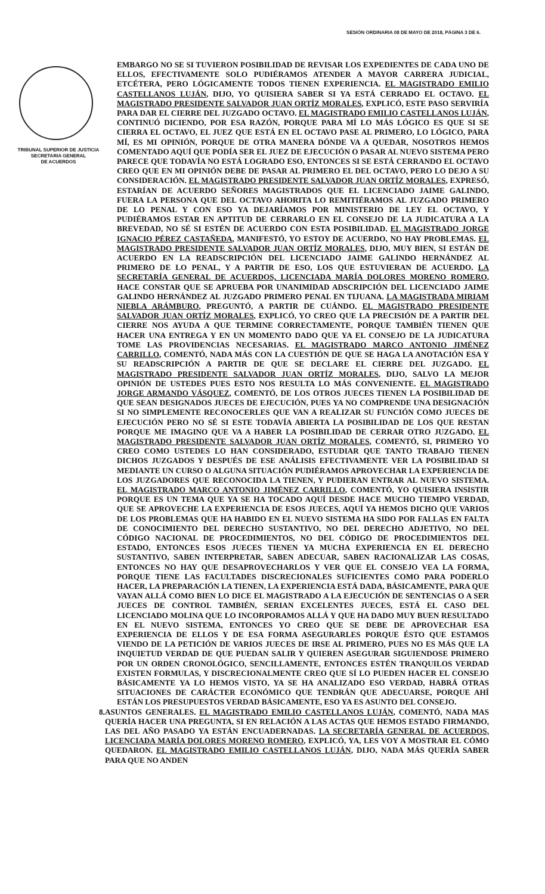SESIÓN ORDINARIA 08 DE MAYO DE 2018, PÁGINA 3 DE 6.
TRIBUNAL SUPERIOR DE JUSTICIA
SECRETARIA GENERAL
DE ACUERDOS
EMBARGO NO SE SI TUVIERON POSIBILIDAD DE REVISAR LOS EXPEDIENTES DE CADA UNO DE ELLOS, EFECTIVAMENTE SOLO PUDIÉRAMOS ATENDER A MAYOR CARRERA JUDICIAL, ETCÉTERA, PERO LÓGICAMENTE TODOS TIENEN EXPERIENCIA. EL MAGISTRADO EMILIO CASTELLANOS LUJÁN, DIJO, YO QUISIERA SABER SI YA ESTÁ CERRADO EL OCTAVO. EL MAGISTRADO PRESIDENTE SALVADOR JUAN ORTÍZ MORALES, EXPLICÓ, ESTE PASO SERVIRÍA PARA DAR EL CIERRE DEL JUZGADO OCTAVO. EL MAGISTRADO EMILIO CASTELLANOS LUJÁN, CONTINUÓ DICIENDO, POR ESA RAZÓN, PORQUE PARA MÍ LO MÁS LÓGICO ES QUE SI SE CIERRA EL OCTAVO, EL JUEZ QUE ESTÁ EN EL OCTAVO PASE AL PRIMERO, LO LÓGICO, PARA MÍ, ES MI OPINIÓN, PORQUE DE OTRA MANERA DÓNDE VA A QUEDAR, NOSOTROS HEMOS COMENTADO AQUÍ QUE PODÍA SER EL JUEZ DE EJECUCIÓN O PASAR AL NUEVO SISTEMA PERO PARECE QUE TODAVÍA NO ESTÁ LOGRADO ESO, ENTONCES SI SE ESTÁ CERRANDO EL OCTAVO CREO QUE EN MI OPINIÓN DEBE DE PASAR AL PRIMERO EL DEL OCTAVO, PERO LO DEJO A SU CONSIDERACIÓN. EL MAGISTRADO PRESIDENTE SALVADOR JUAN ORTÍZ MORALES, EXPRESÓ, ESTARÍAN DE ACUERDO SEÑORES MAGISTRADOS QUE EL LICENCIADO JAIME GALINDO, FUERA LA PERSONA QUE DEL OCTAVO AHORITA LO REMITIÉRAMOS AL JUZGADO PRIMERO DE LO PENAL Y CON ESO YA DEJARÍAMOS POR MINISTERIO DE LEY EL OCTAVO, Y PUDIÉRAMOS ESTAR EN APTITUD DE CERRARLO EN EL CONSEJO DE LA JUDICATURA A LA BREVEDAD, NO SÉ SI ESTÉN DE ACUERDO CON ESTA POSIBILIDAD. EL MAGISTRADO JORGE IGNACIO PÉREZ CASTAÑEDA, MANIFESTÓ, YO ESTOY DE ACUERDO, NO HAY PROBLEMAS. EL MAGISTRADO PRESIDENTE SALVADOR JUAN ORTÍZ MORALES, DIJO, MUY BIEN, SI ESTÁN DE ACUERDO EN LA READSCRIPCIÓN DEL LICENCIADO JAIME GALINDO HERNÁNDEZ AL PRIMERO DE LO PENAL, Y A PARTIR DE ESO, LOS QUE ESTUVIERAN DE ACUERDO. LA SECRETARÍA GENERAL DE ACUERDOS, LICENCIADA MARÍA DOLORES MORENO ROMERO, HACE CONSTAR QUE SE APRUEBA POR UNANIMIDAD ADSCRIPCIÓN DEL LICENCIADO JAIME GALINDO HERNÁNDEZ AL JUZGADO PRIMERO PENAL EN TIJUANA. LA MAGISTRADA MIRIAM NIEBLA ARÁMBURO, PREGUNTÓ, A PARTIR DE CUÁNDO. EL MAGISTRADO PRESIDENTE SALVADOR JUAN ORTÍZ MORALES, EXPLICÓ, YO CREO QUE LA PRECISIÓN DE A PARTIR DEL CIERRE NOS AYUDA A QUE TERMINE CORRECTAMENTE, PORQUE TAMBIÉN TIENEN QUE HACER UNA ENTREGA Y EN UN MOMENTO DADO QUE YA EL CONSEJO DE LA JUDICATURA TOME LAS PROVIDENCIAS NECESARIAS. EL MAGISTRADO MARCO ANTONIO JIMÉNEZ CARRILLO, COMENTÓ, NADA MÁS CON LA CUESTIÓN DE QUE SE HAGA LA ANOTACIÓN ESA Y SU READSCRIPCIÓN A PARTIR DE QUE SE DECLARE EL CIERRE DEL JUZGADO. EL MAGISTRADO PRESIDENTE SALVADOR JUAN ORTÍZ MORALES, DIJO, SALVO LA MEJOR OPINIÓN DE USTEDES PUES ESTO NOS RESULTA LO MÁS CONVENIENTE. EL MAGISTRADO JORGE ARMANDO VÁSQUEZ, COMENTÓ, DE LOS OTROS JUECES TIENEN LA POSIBILIDAD DE QUE SEAN DESIGNADOS JUECES DE EJECUCIÓN, PUES YA NO COMPRENDE UNA DESIGNACIÓN SI NO SIMPLEMENTE RECONOCERLES QUE VAN A REALIZAR SU FUNCIÓN COMO JUECES DE EJECUCIÓN PERO NO SÉ SI ESTE TODAVÍA ABIERTA LA POSIBILIDAD DE LOS QUE RESTAN PORQUE ME IMAGINO QUE VA A HABER LA POSIBILIDAD DE CERRAR OTRO JUZGADO. EL MAGISTRADO PRESIDENTE SALVADOR JUAN ORTÍZ MORALES, COMENTÓ, SI, PRIMERO YO CREO COMO USTEDES LO HAN CONSIDERADO, ESTUDIAR QUE TANTO TRABAJO TIENEN DICHOS JUZGADOS Y DESPUÉS DE ESE ANÁLISIS EFECTIVAMENTE VER LA POSIBILIDAD SI MEDIANTE UN CURSO O ALGUNA SITUACIÓN PUDIÉRAMOS APROVECHAR LA EXPERIENCIA DE LOS JUZGADORES QUE RECONOCIDA LA TIENEN, Y PUDIERAN ENTRAR AL NUEVO SISTEMA. EL MAGISTRADO MARCO ANTONIO JIMÉNEZ CARRILLO, COMENTÓ, YO QUISIERA INSISTIR PORQUE ES UN TEMA QUE YA SE HA TOCADO AQUÍ DESDE HACE MUCHO TIEMPO VERDAD, QUE SE APROVECHE LA EXPERIENCIA DE ESOS JUECES, AQUÍ YA HEMOS DICHO QUE VARIOS DE LOS PROBLEMAS QUE HA HABIDO EN EL NUEVO SISTEMA HA SIDO POR FALLAS EN FALTA DE CONOCIMIENTO DEL DERECHO SUSTANTIVO, NO DEL DERECHO ADJETIVO, NO DEL CÓDIGO NACIONAL DE PROCEDIMIENTOS, NO DEL CÓDIGO DE PROCEDIMIENTOS DEL ESTADO, ENTONCES ESOS JUECES TIENEN YA MUCHA EXPERIENCIA EN EL DERECHO SUSTANTIVO, SABEN INTERPRETAR, SABEN ADECUAR, SABEN RACIONALIZAR LAS COSAS, ENTONCES NO HAY QUE DESAPROVECHARLOS Y VER QUE EL CONSEJO VEA LA FORMA, PORQUE TIENE LAS FACULTADES DISCRECIONALES SUFICIENTES COMO PARA PODERLO HACER, LA PREPARACIÓN LA TIENEN, LA EXPERIENCIA ESTÁ DADA, BÁSICAMENTE, PARA QUE VAYAN ALLÁ COMO BIEN LO DICE EL MAGISTRADO A LA EJECUCIÓN DE SENTENCIAS O A SER JUECES DE CONTROL TAMBIÉN, SERIAN EXCELENTES JUECES, ESTÁ EL CASO DEL LICENCIADO MOLINA QUE LO INCORPORAMOS ALLÁ Y QUE HA DADO MUY BUEN RESULTADO EN EL NUEVO SISTEMA, ENTONCES YO CREO QUE SE DEBE DE APROVECHAR ESA EXPERIENCIA DE ELLOS Y DE ESA FORMA ASEGURARLES PORQUE ÉSTO QUE ESTAMOS VIENDO DE LA PETICIÓN DE VARIOS JUECES DE IRSE AL PRIMERO, PUES NO ES MÁS QUE LA INQUIETUD VERDAD DE QUE PUEDAN SALIR Y QUIEREN ASEGURAR SIGUIENDOSE PRIMERO POR UN ORDEN CRONOLÓGICO, SENCILLAMENTE, ENTONCES ESTÉN TRANQUILOS VERDAD EXISTEN FORMULAS, Y DISCRECIONALMENTE CREO QUE SÍ LO PUEDEN HACER EL CONSEJO BÁSICAMENTE YA LO HEMOS VISTO, YA SE HA ANALIZADO ESO VERDAD, HABRÁ OTRAS SITUACIONES DE CARÁCTER ECONÓMICO QUE TENDRÁN QUE ADECUARSE, PORQUE AHÍ ESTÁN LOS PRESUPUESTOS VERDAD BÁSICAMENTE, ESO YA ES ASUNTO DEL CONSEJO.
8. ASUNTOS GENERALES. EL MAGISTRADO EMILIO CASTELLANOS LUJÁN, COMENTÓ, NADA MAS QUERÍA HACER UNA PREGUNTA, SI EN RELACIÓN A LAS ACTAS QUE HEMOS ESTADO FIRMANDO, LAS DEL AÑO PASADO YA ESTÁN ENCUADERNADAS. LA SECRETARÍA GENERAL DE ACUERDOS, LICENCIADA MARÍA DOLORES MORENO ROMERO, EXPLICÓ, YA, LES VOY A MOSTRAR EL CÓMO QUEDARON. EL MAGISTRADO EMILIO CASTELLANOS LUJÁN, DIJO, NADA MÁS QUERÍA SABER PARA QUE NO ANDEN